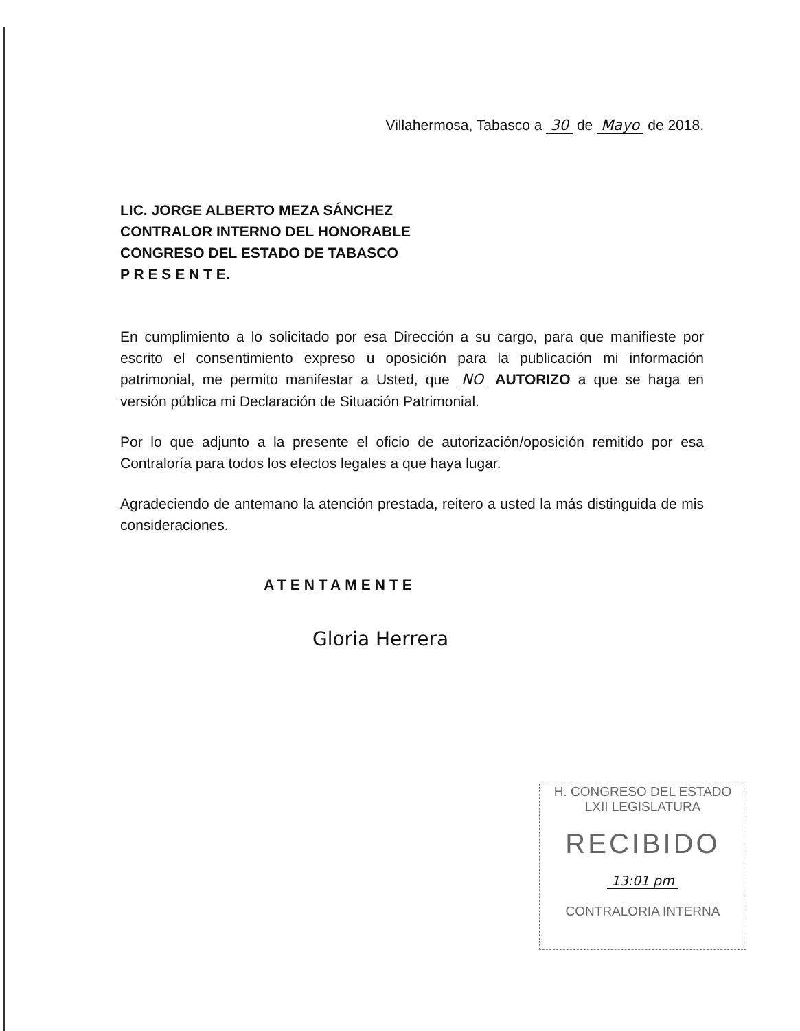Villahermosa, Tabasco a 30 de Mayo de 2018.
LIC. JORGE ALBERTO MEZA SÁNCHEZ
CONTRALOR INTERNO DEL HONORABLE
CONGRESO DEL ESTADO DE TABASCO
P R E S E N T E.
En cumplimiento a lo solicitado por esa Dirección a su cargo, para que manifieste por escrito el consentimiento expreso u oposición para la publicación mi información patrimonial, me permito manifestar a Usted, que NO AUTORIZO a que se haga en versión pública mi Declaración de Situación Patrimonial.
Por lo que adjunto a la presente el oficio de autorización/oposición remitido por esa Contraloría para todos los efectos legales a que haya lugar.
Agradeciendo de antemano la atención prestada, reitero a usted la más distinguida de mis consideraciones.
ATENTAMENTE
Gloria Herrera
H. CONGRESO DEL ESTADO
LXII LEGISLATURA
RECIBIDO
13:01 pm
CONTRALORIA INTERNA